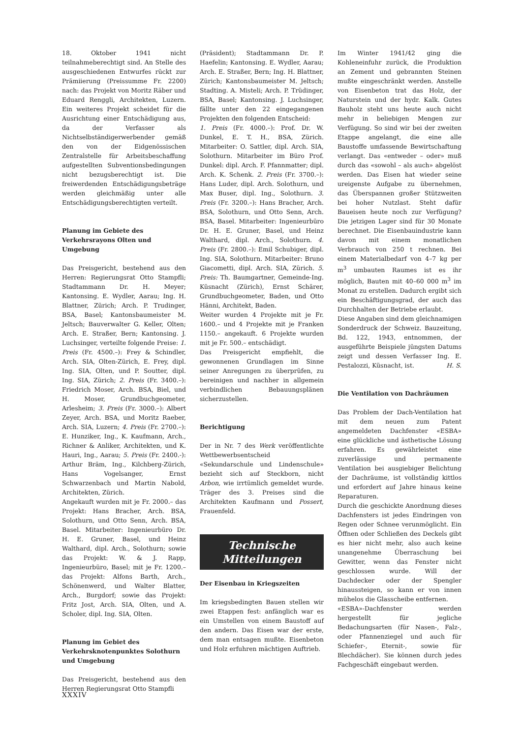18. Oktober 1941 nicht teilnahmeberechtigt sind. An Stelle des ausgeschiedenen Entwurfes rückt zur Prämiierung (Preissumme Fr. 2200) nach: das Projekt von Moritz Räber und Eduard Renggli, Architekten, Luzern. Ein weiteres Projekt scheidet für die Ausrichtung einer Entschädigung aus, da der Verfasser als Nichtselbständigerwerbender gemäß den von der Eidgenössischen Zentralstelle für Arbeitsbeschaffung aufgestellten Subventionsbedingungen nicht bezugsberechtigt ist. Die freiwerdenden Entschädigungsbeträge werden gleichmäßig unter alle Entschädigungsberechtigten verteilt.
Planung im Gebiete des Verkehrsrayons Olten und Umgebung
Das Preisgericht, bestehend aus den Herren: Regierungsrat Otto Stampfli; Stadtammann Dr. H. Meyer; Kantonsing. E. Wydler, Aarau; Ing. H. Blattner, Zürich; Arch. P. Trudinger, BSA, Basel; Kantonsbaumeister M. Jeltsch; Bauverwalter G. Keller, Olten; Arch. E. Straßer, Bern; Kantonsing. J. Luchsinger, verteilte folgende Preise: 1. Preis (Fr. 4500.–): Frey & Schindler, Arch. SIA, Olten-Zürich, E. Frey, dipl. Ing. SIA, Olten, und P. Soutter, dipl. Ing. SIA, Zürich; 2. Preis (Fr. 3400.–): Friedrich Moser, Arch. BSA, Biel, und H. Moser, Grundbuchgeometer, Arlesheim; 3. Preis (Fr. 3000.–): Albert Zeyer, Arch. BSA, und Moritz Raeber, Arch. SIA, Luzern; 4. Preis (Fr. 2700.–): E. Hunziker, Ing., K. Kaufmann, Arch., Richner & Anliker, Architekten, und K. Hauri, Ing., Aarau; 5. Preis (Fr. 2400.-): Arthur Bräm, Ing., Kilchberg-Zürich, Hans Vogelsanger, Ernst Schwarzenbach und Martin Nabold, Architekten, Zürich.
Angekauft wurden mit je Fr. 2000.– das Projekt: Hans Bracher, Arch. BSA, Solothurn, und Otto Senn, Arch. BSA, Basel. Mitarbeiter: Ingenieurbüro Dr. H. E. Gruner, Basel, und Heinz Walthard, dipl. Arch., Solothurn; sowie das Projekt: W. & J. Rapp, Ingenieurbüro, Basel; mit je Fr. 1200.– das Projekt: Alfons Barth, Arch., Schönenwerd, und Walter Blatter, Arch., Burgdorf; sowie das Projekt: Fritz Jost, Arch. SIA, Olten, und A. Scholer, dipl. Ing. SIA, Olten.
Planung im Gebiet des Verkehrsknotenpunktes Solothurn und Umgebung
Das Preisgericht, bestehend aus den Herren Regierungsrat Otto Stampfli
(Präsident); Stadtammann Dr. P. Haefelin; Kantonsing. E. Wydler, Aarau; Arch. E. Straßer, Bern; Ing. H. Blattner, Zürich; Kantonsbaumeister M. Jeltsch; Stadting. A. Misteli; Arch. P. Trüdinger, BSA, Basel; Kantonsing. J. Luchsinger, fällte unter den 22 eingegangenen Projekten den folgenden Entscheid:
1. Preis (Fr. 4000.–): Prof. Dr. W. Dunkel, E. T. H., BSA, Zürich. Mitarbeiter: O. Sattler, dipl. Arch. SIA, Solothurn. Mitarbeiter im Büro Prof. Dunkel: dipl. Arch. F. Pfannmatter; dipl. Arch. K. Schenk. 2. Preis (Fr. 3700.–): Hans Luder, dipl. Arch. Solothurn, und Max Buser, dipl. Ing., Solothurn. 3. Preis (Fr. 3200.–): Hans Bracher, Arch. BSA, Solothurn, und Otto Senn, Arch. BSA, Basel. Mitarbeiter: Ingenieurbüro Dr. H. E. Gruner, Basel, und Heinz Walthard, dipl. Arch., Solothurn. 4. Preis (Fr. 2800.–): Emil Schubiger, dipl. Ing. SIA, Solothurn. Mitarbeiter: Bruno Giacometti, dipl. Arch. SIA, Zürich. 5. Preis: Th. Baumgartner, Gemeinde-Ing. Küsnacht (Zürich), Ernst Schärer, Grundbuchgeometer, Baden, und Otto Hänni, Architekt, Baden.
Weiter wurden 4 Projekte mit je Fr. 1600.– und 4 Projekte mit je Franken 1150.– angekauft. 6 Projekte wurden mit je Fr. 500.– entschädigt.
Das Preisgericht empfiehlt, die gewonnenen Grundlagen im Sinne seiner Anregungen zu überprüfen, zu bereinigen und nachher in allgemein verbindlichen Bebauungsplänen sicherzustellen.
Berichtigung
Der in Nr. 7 des Werk veröffentlichte Wettbewerbsentscheid «Sekundarschule und Lindenschule» bezieht sich auf Steckborn, nicht Arbon, wie irrtümlich gemeldet wurde. Träger des 3. Preises sind die Architekten Kaufmann und Possert, Frauenfeld.
Technische
Mitteilungen
Der Eisenbau in Kriegszeiten
Im kriegsbedingten Bauen stellen wir zwei Etappen fest: anfänglich war es ein Umstellen von einem Baustoff auf den andern. Das Eisen war der erste, dem man entsagen mußte. Eisenbeton und Holz erfuhren mächtigen Auftrieb.
Im Winter 1941/42 ging die Kohleneinfuhr zurück, die Produktion an Zement und gebrannten Steinen mußte eingeschränkt werden. Anstelle von Eisenbeton trat das Holz, der Naturstein und der hydr. Kalk. Gutes Bauholz steht uns heute auch nicht mehr in beliebigen Mengen zur Verfügung. So sind wir bei der zweiten Etappe angelangt, die eine alle Baustoffe umfassende Bewirtschaftung verlangt. Das «entweder – oder» muß durch das «sowohl – als auch» abgelöst werden. Das Eisen hat wieder seine ureigenste Aufgabe zu übernehmen, das Überspannen großer Stützweiten bei hoher Nutzlast. Steht dafür Baueisen heute noch zur Verfügung? Die jetzigen Lager sind für 30 Monate berechnet. Die Eisenbauindustrie kann davon mit einem monatlichen Verbrauch von 250 t rechnen. Bei einem Materialbedarf von 4–7 kg per m<sup>3</sup> umbauten Raumes ist es ihr möglich, Bauten mit 40–60 000 m<sup>3</sup> im Monat zu erstellen. Dadurch ergibt sich ein Beschäftigungsgrad, der auch das Durchhalten der Betriebe erlaubt.
Diese Angaben sind dem gleichnamigen Sonderdruck der Schweiz. Bauzeitung, Bd. 122, 1943, entnommen, der ausgeführte Beispiele jüngsten Datums zeigt und dessen Verfasser Ing. E. Pestalozzi, Küsnacht, ist. H. S.
Die Ventilation von Dachräumen
Das Problem der Dach-Ventilation hat mit dem neuen zum Patent angemeldeten Dachfenster «ESBA» eine glückliche und ästhetische Lösung erfahren. Es gewährleistet eine zuverlässige und permanente Ventilation bei ausgiebiger Belichtung der Dachräume, ist vollständig kittlos und erfordert auf Jahre hinaus keine Reparaturen.
Durch die geschickte Anordnung dieses Dachfensters ist jedes Eindringen von Regen oder Schnee verunmöglicht. Ein Öffnen oder Schließen des Deckels gibt es hier nicht mehr, also auch keine unangenehme Überraschung bei Gewitter, wenn das Fenster nicht geschlossen wurde. Will der Dachdecker oder der Spengler hinaussteigen, so kann er von innen mühelos die Glasscheibe entfernen.
«ESBA»-Dachfenster werden hergestellt für jegliche Bedachungsarten (für Nasen-, Falz-, oder Pfannenziegel und auch für Schiefer-, Eternit-, sowie für Blechdächer). Sie können durch jedes Fachgeschäft eingebaut werden.
XXXIV